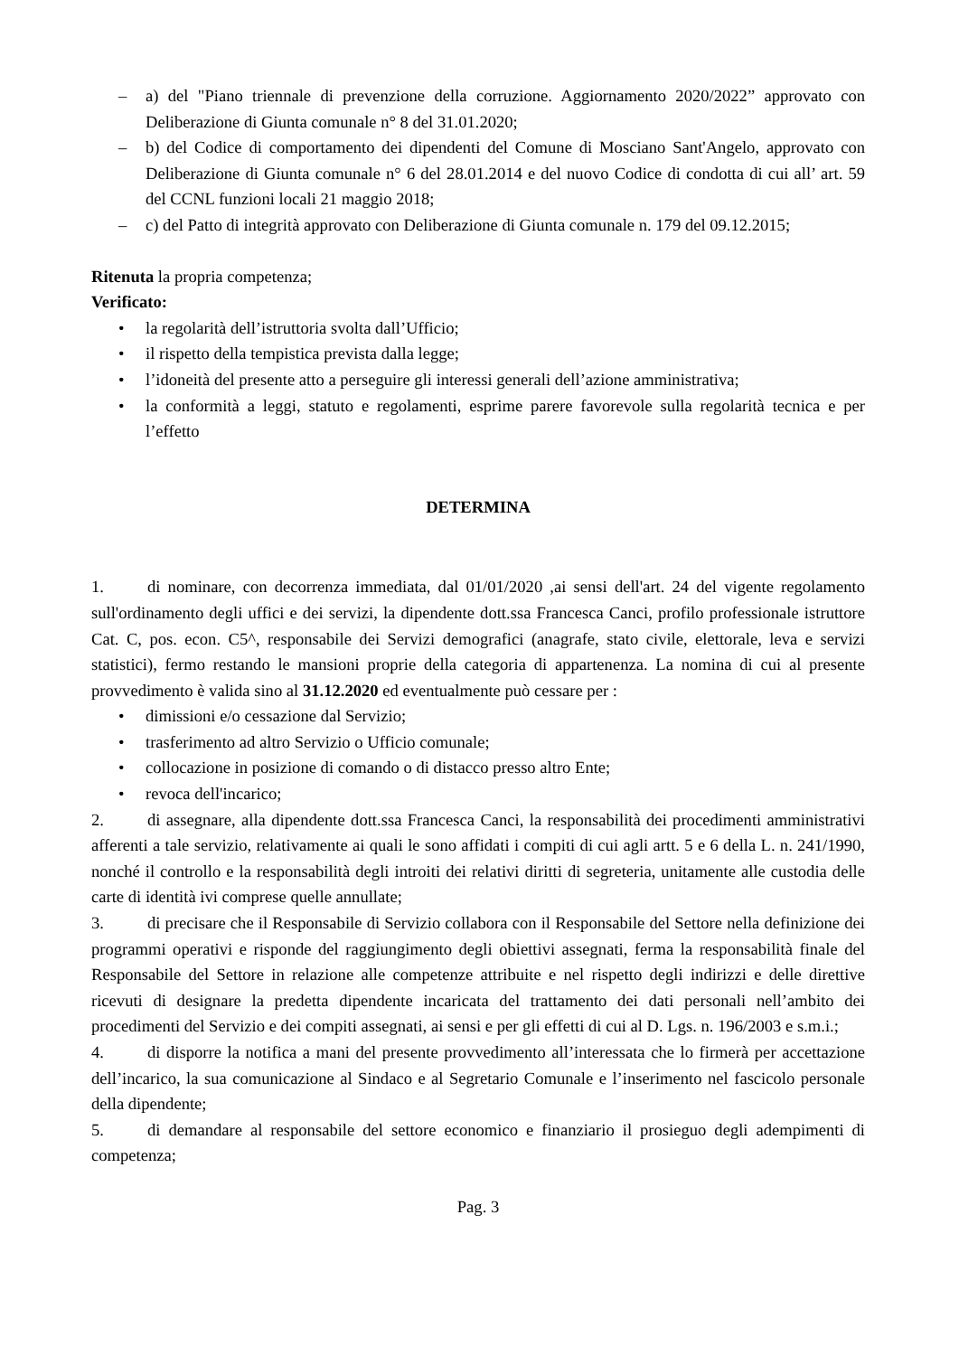– a) del "Piano triennale di prevenzione della corruzione. Aggiornamento 2020/2022” approvato con Deliberazione di Giunta comunale n° 8 del 31.01.2020;
– b) del Codice di comportamento dei dipendenti del Comune di Mosciano Sant'Angelo, approvato con Deliberazione di Giunta comunale n° 6 del 28.01.2014 e del nuovo Codice di condotta di cui all’ art. 59 del CCNL funzioni locali 21 maggio 2018;
– c) del Patto di integrità approvato con Deliberazione di Giunta comunale n. 179 del 09.12.2015;
Ritenuta la propria competenza;
Verificato:
• la regolarità dell’istruttoria svolta dall’Ufficio;
• il rispetto della tempistica prevista dalla legge;
• l’idoneità del presente atto a perseguire gli interessi generali dell’azione amministrativa;
• la conformità a leggi, statuto e regolamenti, esprime parere favorevole sulla regolarità tecnica e per l’effetto
DETERMINA
1. di nominare, con decorrenza immediata, dal 01/01/2020 ,ai sensi dell'art. 24 del vigente regolamento sull'ordinamento degli uffici e dei servizi, la dipendente dott.ssa Francesca Canci, profilo professionale istruttore Cat. C, pos. econ. C5^, responsabile dei Servizi demografici (anagrafe, stato civile, elettorale, leva e servizi statistici), fermo restando le mansioni proprie della categoria di appartenenza. La nomina di cui al presente provvedimento è valida sino al 31.12.2020 ed eventualmente può cessare per :
• dimissioni e/o cessazione dal Servizio;
• trasferimento ad altro Servizio o Ufficio comunale;
• collocazione in posizione di comando o di distacco presso altro Ente;
• revoca dell'incarico;
2. di assegnare, alla dipendente dott.ssa Francesca Canci, la responsabilità dei procedimenti amministrativi afferenti a tale servizio, relativamente ai quali le sono affidati i compiti di cui agli artt. 5 e 6 della L. n. 241/1990, nonché il controllo e la responsabilità degli introiti dei relativi diritti di segreteria, unitamente alle custodia delle carte di identità ivi comprese quelle annullate;
3. di precisare che il Responsabile di Servizio collabora con il Responsabile del Settore nella definizione dei programmi operativi e risponde del raggiungimento degli obiettivi assegnati, ferma la responsabilità finale del Responsabile del Settore in relazione alle competenze attribuite e nel rispetto degli indirizzi e delle direttive ricevuti di designare la predetta dipendente incaricata del trattamento dei dati personali nell’ambito dei procedimenti del Servizio e dei compiti assegnati, ai sensi e per gli effetti di cui al D. Lgs. n. 196/2003 e s.m.i.;
4. di disporre la notifica a mani del presente provvedimento all’interessata che lo firmerà per accettazione dell’incarico, la sua comunicazione al Sindaco e al Segretario Comunale e l’inserimento nel fascicolo personale della dipendente;
5. di demandare al responsabile del settore economico e finanziario il prosieguo degli adempimenti di competenza;
Pag. 3